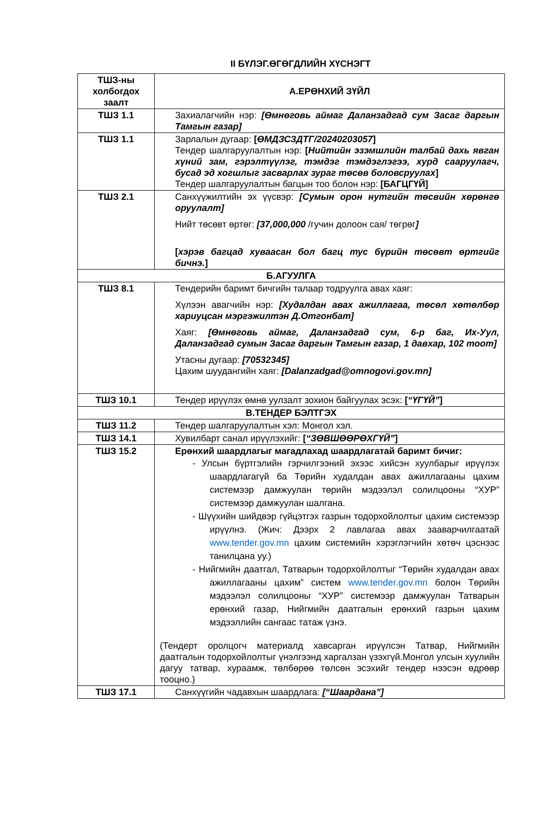II БҮЛЭГ.ӨГӨГДЛИЙН ХҮСНЭГТ
| ТШЗ-ны холбогдох заалт | А.ЕРӨНХИЙ ЗҮЙЛ |
| --- | --- |
| ТШЗ 1.1 | Захиалагчийн нэр: [Өмнөговь аймаг Даланзадгад сум Засаг даргын Тамгын газар] |
| ТШЗ 1.1 | Зарлалын дугаар: [ ӨМДЗСЗДТГ/20240203057 ] Тендер шалгаруулалтын нэр: [ Нийтийн эзэмшлийн талбай дахь явган хүний зам, гэрэлтүүлэг, тэмдэг тэмдэглэгээ, хурд сааруулагч, бусад эд хогшлыг засварлах зураг төсөв боловсруулах ] Тендер шалгаруулалтын багцын тоо болон нэр: [БАГЦГҮЙ] |
| ТШЗ 2.1 | Санхүүжилтийн эх үүсвэр: [Сумын орон нутгийн төсвийн хөрөнгө оруулалт] Нийт төсөвт өртөг: [37,000,000 /гучин долоон сая/ төгрөг ] [ хэрэв багцад хуваасан бол багц тус бүрийн төсөвт өртгийг бичнэ. ] |
| Б.АГУУЛГА | |
| ТШЗ 8.1 | Тендерийн баримт бичгийн талаар тодруулга авах хаяг: Хүлээн авагчийн нэр: [Худалдан авах ажиллагаа, төсөл хөтөлбөр хариуцсан мэргэжилтэн Д.Отгонбат] Хаяг: [Өмнөговь аймаг, Даланзадгад сум, 6-р баг, Их-Уул, Даланзадгад сумын Засаг даргын Тамгын газар, 1 давхар, 102 тоот] Утасны дугаар: [70532345] Цахим шуудангийн хаяг: [Dalanzadgad@omnogovi.gov.mn] |
| ТШЗ 10.1 | Тендер ирүүлэх өмнө уулзалт зохион байгуулах эсэх: [ “ҮГҮЙ” ] |
| В.ТЕНДЕР БЭЛТГЭХ | |
| ТШЗ 11.2 | Тендер шалгаруулалтын хэл: Монгол хэл. |
| ТШЗ 14.1 | Хувилбарт санал ирүүлэхийг: [ “ЗӨВШӨӨРӨХГҮЙ” ] |
| ТШЗ 15.2 | Ерөнхий шаардлагыг магадлахад шаардлагатай баримт бичиг: - Улсын бүртгэлийн гэрчилгээний эхээс хийсэн хуулбарыг ирүүлэх шаардлагагүй ба Төрийн худалдан авах ажиллагааны цахим системээр дамжуулан төрийн мэдээлэл солилцооны “ХУР” системээр дамжуулан шалгана. - Шүүхийн шийдвэр гүйцэтгэх газрын тодорхойлолтыг цахим системээр ирүүлнэ. (Жич: Дээрх 2 лавлагаа авах зааварчилгаатай www.tender.gov.mn цахим системийн хэрэглэгчийн хөтөч цэснээс танилцана уу.) - Нийгмийн даатгал, Татварын тодорхойлолтыг “Төрийн худалдан авах ажиллагааны цахим” систем www.tender.gov.mn болон Төрийн мэдээлэл солилцооны “ХУР” системээр дамжуулан Татварын ерөнхий газар, Нийгмийн даатгалын ерөнхий газрын цахим мэдээллийн сангаас татаж үзнэ. (Тендерт оролцогч материалд хавсарган ирүүлсэн Татвар, Нийгмийн даатгалын тодорхойлолтыг үнэлгээнд харгалзан үзэхгүй.Монгол улсын хуулийн дагуу татвар, хураамж, төлбөрөө төлсөн эсэхийг тендер нээсэн өдрөөр тооцно.) |
| ТШЗ 17.1 | Санхүүгийн чадавхын шаардлага: [“Шаардана”] |